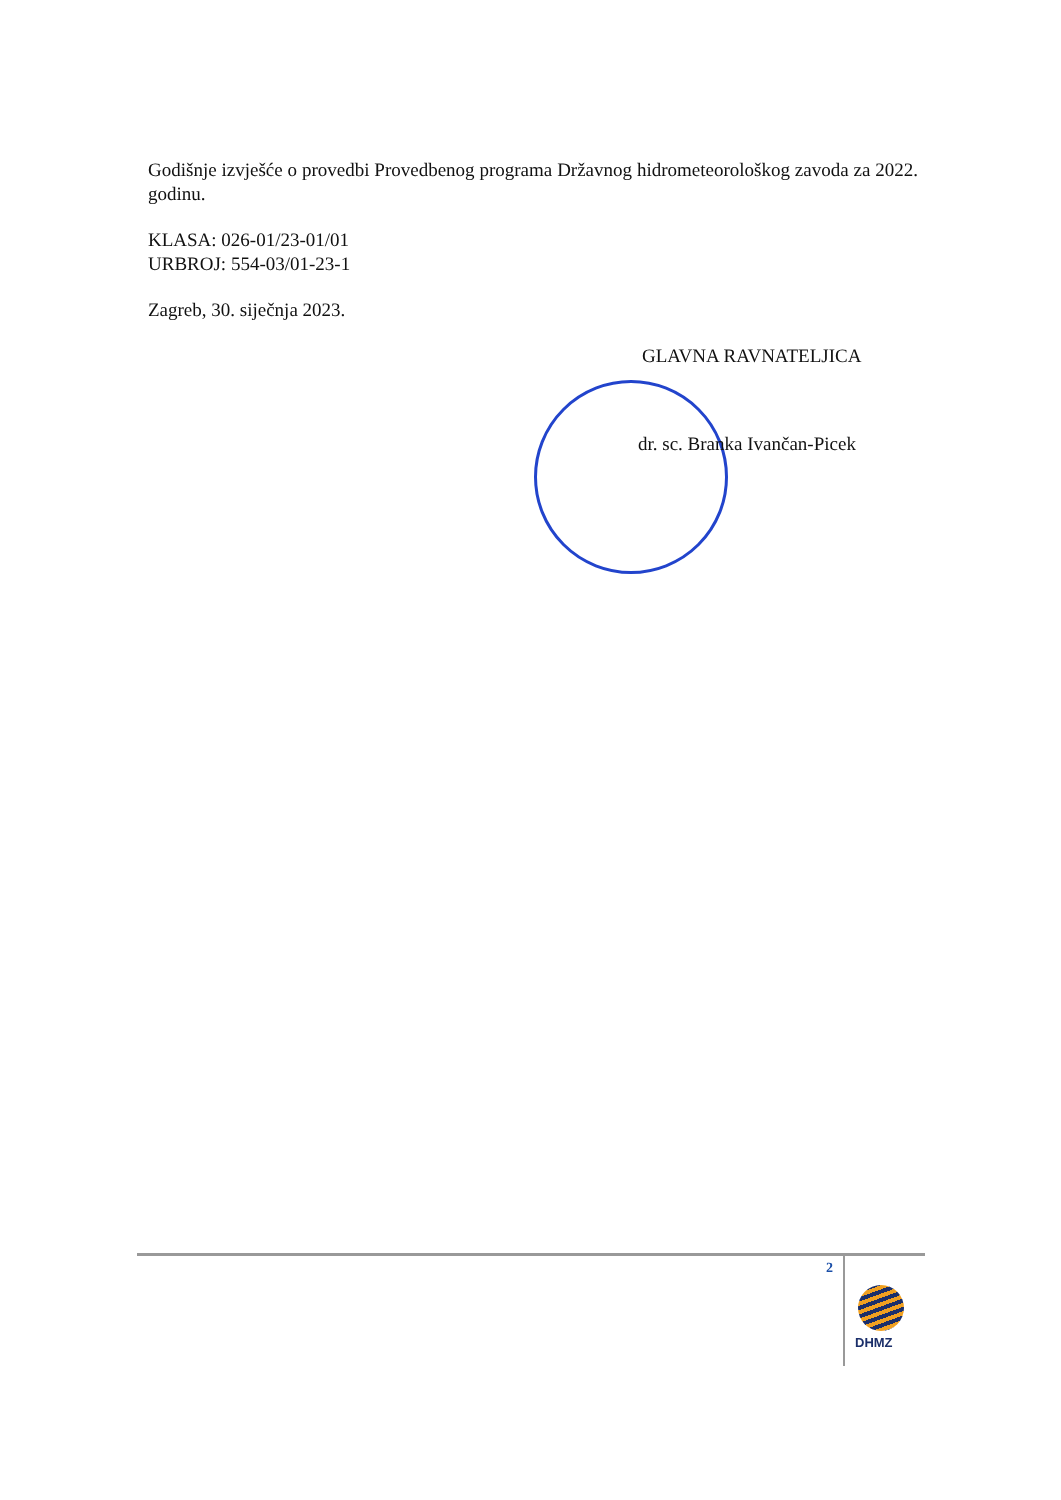Godišnje izvješće o provedbi Provedbenog programa Državnog hidrometeorološkog zavoda za 2022. godinu.
KLASA: 026-01/23-01/01
URBROJ: 554-03/01-23-1
Zagreb, 30. siječnja 2023.
GLAVNA RAVNATELJICA
dr. sc. Branka Ivančan-Picek
2
DHMZ